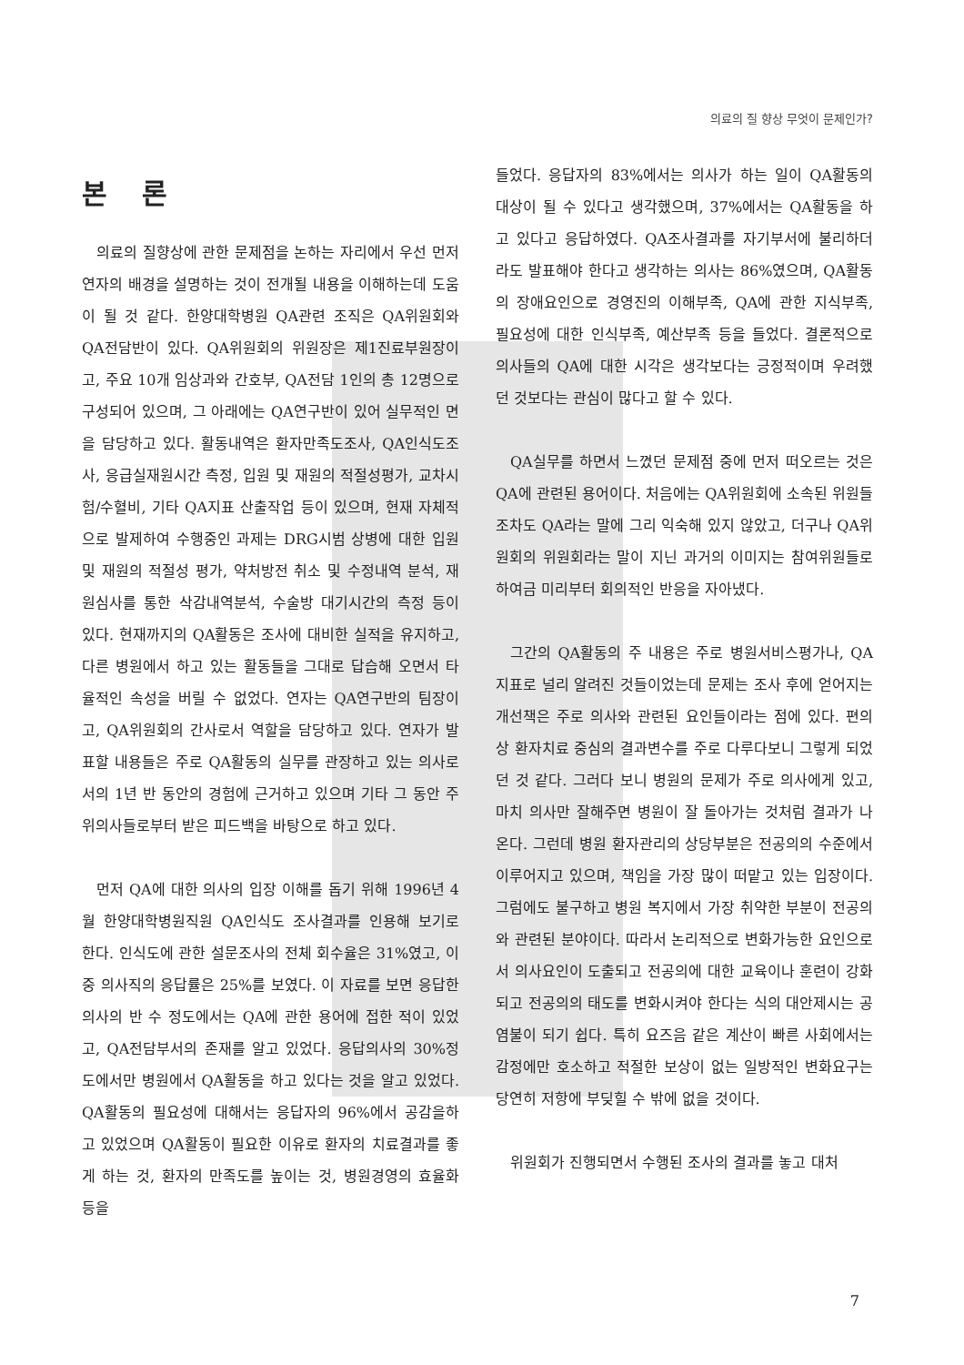의료의 질 향상 무엇이 문제인가?
본 론
의료의 질향상에 관한 문제점을 논하는 자리에서 우선 먼저 연자의 배경을 설명하는 것이 전개될 내용을 이해하는데 도움이 될 것 같다. 한양대학병원 QA관련 조직은 QA위원회와 QA전담반이 있다. QA위원회의 위원장은 제1진료부원장이고, 주요 10개 임상과와 간호부, QA전담 1인의 총 12명으로 구성되어 있으며, 그 아래에는 QA연구반이 있어 실무적인 면을 담당하고 있다. 활동내역은 환자만족도조사, QA인식도조사, 응급실재원시간 측정, 입원 및 재원의 적절성평가, 교차시험/수혈비, 기타 QA지표 산출작업 등이 있으며, 현재 자체적으로 발제하여 수행중인 과제는 DRG시범 상병에 대한 입원 및 재원의 적절성 평가, 약처방전 취소 및 수정내역 분석, 재원심사를 통한 삭감내역분석, 수술방 대기시간의 측정 등이 있다. 현재까지의 QA활동은 조사에 대비한 실적을 유지하고, 다른 병원에서 하고 있는 활동들을 그대로 답습해 오면서 타율적인 속성을 버릴 수 없었다. 연자는 QA연구반의 팀장이고, QA위원회의 간사로서 역할을 담당하고 있다. 연자가 발표할 내용들은 주로 QA활동의 실무를 관장하고 있는 의사로서의 1년 반 동안의 경험에 근거하고 있으며 기타 그 동안 주위의사들로부터 받은 피드백을 바탕으로 하고 있다.
먼저 QA에 대한 의사의 입장 이해를 돕기 위해 1996년 4월 한양대학병원직원 QA인식도 조사결과를 인용해 보기로 한다. 인식도에 관한 설문조사의 전체 회수율은 31%였고, 이 중 의사직의 응답률은 25%를 보였다. 이 자료를 보면 응답한 의사의 반 수 정도에서는 QA에 관한 용어에 접한 적이 있었고, QA전담부서의 존재를 알고 있었다. 응답의사의 30%정도에서만 병원에서 QA활동을 하고 있다는 것을 알고 있었다. QA활동의 필요성에 대해서는 응답자의 96%에서 공감을하고 있었으며 QA활동이 필요한 이유로 환자의 치료결과를 좋게 하는 것, 환자의 만족도를 높이는 것, 병원경영의 효율화 등을
들었다. 응답자의 83%에서는 의사가 하는 일이 QA활동의 대상이 될 수 있다고 생각했으며, 37%에서는 QA활동을 하고 있다고 응답하였다. QA조사결과를 자기부서에 불리하더라도 발표해야 한다고 생각하는 의사는 86%였으며, QA활동의 장애요인으로 경영진의 이해부족, QA에 관한 지식부족, 필요성에 대한 인식부족, 예산부족 등을 들었다. 결론적으로 의사들의 QA에 대한 시각은 생각보다는 긍정적이며 우려했던 것보다는 관심이 많다고 할 수 있다.
QA실무를 하면서 느꼈던 문제점 중에 먼저 떠오르는 것은 QA에 관련된 용어이다. 처음에는 QA위원회에 소속된 위원들 조차도 QA라는 말에 그리 익숙해 있지 않았고, 더구나 QA위원회의 위원회라는 말이 지닌 과거의 이미지는 참여위원들로 하여금 미리부터 회의적인 반응을 자아냈다.
그간의 QA활동의 주 내용은 주로 병원서비스평가나, QA지표로 널리 알려진 것들이었는데 문제는 조사 후에 얻어지는 개선책은 주로 의사와 관련된 요인들이라는 점에 있다. 편의상 환자치료 중심의 결과변수를 주로 다루다보니 그렇게 되었던 것 같다. 그러다 보니 병원의 문제가 주로 의사에게 있고, 마치 의사만 잘해주면 병원이 잘 돌아가는 것처럼 결과가 나온다. 그런데 병원 환자관리의 상당부분은 전공의의 수준에서 이루어지고 있으며, 책임을 가장 많이 떠맡고 있는 입장이다. 그럼에도 불구하고 병원 복지에서 가장 취약한 부분이 전공의와 관련된 분야이다. 따라서 논리적으로 변화가능한 요인으로서 의사요인이 도출되고 전공의에 대한 교육이나 훈련이 강화되고 전공의의 태도를 변화시켜야 한다는 식의 대안제시는 공염불이 되기 쉽다. 특히 요즈음 같은 계산이 빠른 사회에서는 감정에만 호소하고 적절한 보상이 없는 일방적인 변화요구는 당연히 저항에 부딪힐 수 밖에 없을 것이다.
위원회가 진행되면서 수행된 조사의 결과를 놓고 대처
7